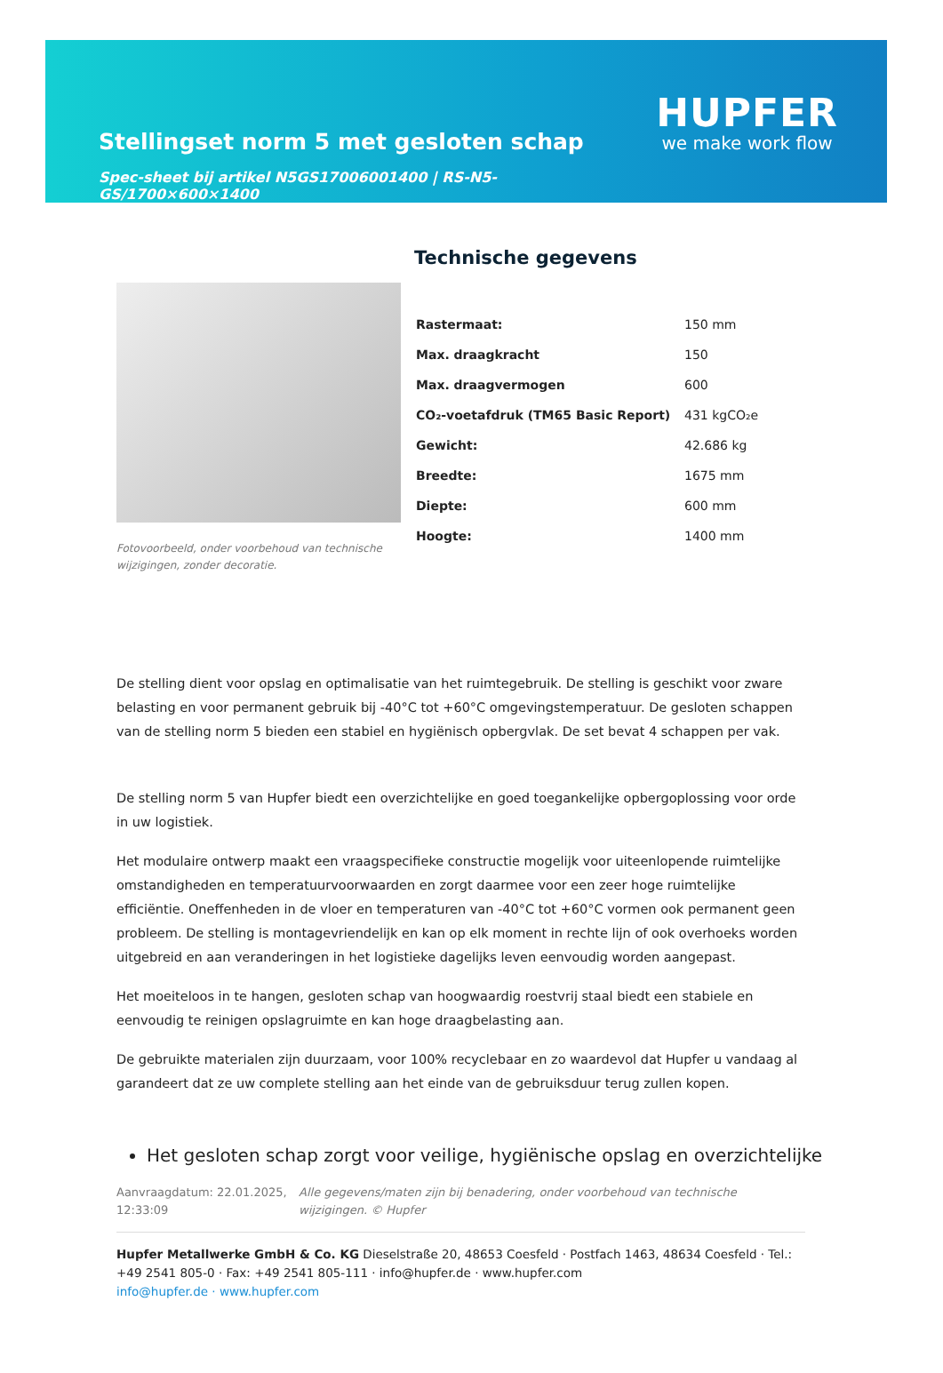Stellingset norm 5 met gesloten schap
Spec-sheet bij artikel N5GS17006001400 | RS-N5-GS/1700×600×1400
HUPFER
we make work flow
Fotovoorbeeld, onder voorbehoud van technische wijzigingen, zonder decoratie.
Technische gegevens
| Rastermaat: | 150 mm |
| Max. draagkracht | 150 |
| Max. draagvermogen | 600 |
| CO₂-voetafdruk (TM65 Basic Report) | 431 kgCO₂e |
| Gewicht: | 42.686 kg |
| Breedte: | 1675 mm |
| Diepte: | 600 mm |
| Hoogte: | 1400 mm |
De stelling dient voor opslag en optimalisatie van het ruimtegebruik. De stelling is geschikt voor zware belasting en voor permanent gebruik bij -40°C tot +60°C omgevingstemperatuur. De gesloten schappen van de stelling norm 5 bieden een stabiel en hygiënisch opbergvlak. De set bevat 4 schappen per vak.
De stelling norm 5 van Hupfer biedt een overzichtelijke en goed toegankelijke opbergoplossing voor orde in uw logistiek.
Het modulaire ontwerp maakt een vraagspecifieke constructie mogelijk voor uiteenlopende ruimtelijke omstandigheden en temperatuurvoorwaarden en zorgt daarmee voor een zeer hoge ruimtelijke efficiëntie. Oneffenheden in de vloer en temperaturen van -40°C tot +60°C vormen ook permanent geen probleem. De stelling is montagevriendelijk en kan op elk moment in rechte lijn of ook overhoeks worden uitgebreid en aan veranderingen in het logistieke dagelijks leven eenvoudig worden aangepast.
Het moeiteloos in te hangen, gesloten schap van hoogwaardig roestvrij staal biedt een stabiele en eenvoudig te reinigen opslagruimte en kan hoge draagbelasting aan.
De gebruikte materialen zijn duurzaam, voor 100% recyclebaar en zo waardevol dat Hupfer u vandaag al garandeert dat ze uw complete stelling aan het einde van de gebruiksduur terug zullen kopen.
Het gesloten schap zorgt voor veilige, hygiënische opslag en overzichtelijke
Aanvraagdatum: 22.01.2025, 12:33:09
Alle gegevens/maten zijn bij benadering, onder voorbehoud van technische wijzigingen. © Hupfer
Hupfer Metallwerke GmbH & Co. KG Dieselstraße 20, 48653 Coesfeld · Postfach 1463, 48634 Coesfeld · Tel.: +49 2541 805-0 · Fax: +49 2541 805-111 · info@hupfer.de · www.hupfer.com
info@hupfer.de · www.hupfer.com